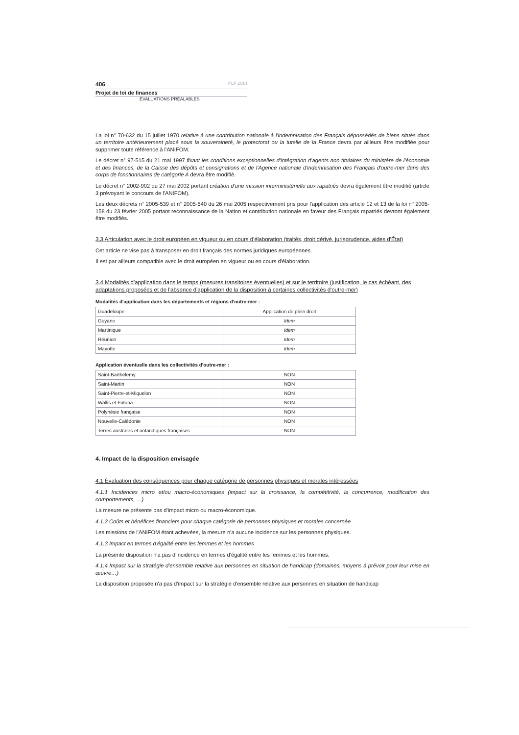406 PLF 2014
Projet de loi de finances
ÉVALUATIONS PRÉALABLES
La loi n° 70-632 du 15 juillet 1970 relative à une contribution nationale à l'indemnisation des Français dépossédés de biens situés dans un territoire antérieurement placé sous la souveraineté, le protectorat ou la tutelle de la France devra par ailleurs être modifiée pour supprimer toute référence à l'ANIFOM.
Le décret n° 97-515 du 21 mai 1997 fixant les conditions exceptionnelles d'intégration d'agents non titulaires du ministère de l'économie et des finances, de la Caisse des dépôts et consignations et de l'Agence nationale d'indemnisation des Français d'outre-mer dans des corps de fonctionnaires de catégorie A devra être modifié.
Le décret n° 2002-902 du 27 mai 2002 portant création d'une mission interministérielle aux rapatriés devra également être modifié (article 3 prévoyant le concours de l'ANIFOM).
Les deux décrets n° 2005-539 et n° 2005-540 du 26 mai 2005 respectivement pris pour l'application des article 12 et 13 de la loi n° 2005-158 du 23 février 2005 portant reconnaissance de la Nation et contribution nationale en faveur des Français rapatriés devront également être modifiés.
3.3 Articulation avec le droit européen en vigueur ou en cours d'élaboration (traités, droit dérivé, jurisprudence, aides d'État)
Cet article ne vise pas à transposer en droit français des normes juridiques européennes.
Il est par ailleurs compatible avec le droit européen en vigueur ou en cours d'élaboration.
3.4 Modalités d'application dans le temps (mesures transitoires éventuelles) et sur le territoire (justification, le cas échéant, des adaptations proposées et de l'absence d'application de la disposition à certaines collectivités d'outre-mer)
Modalités d'application dans les départements et régions d'outre-mer :
| Guadeloupe | Application de plein droit |
| Guyane | Idem |
| Martinique | Idem |
| Réunion | Idem |
| Mayotte | Idem |
Application éventuelle dans les collectivités d'outre-mer :
| Saint-Barthélemy | NON |
| Saint-Martin | NON |
| Saint-Pierre-et-Miquelon | NON |
| Wallis et Futuna | NON |
| Polynésie française | NON |
| Nouvelle-Calédonie | NON |
| Terres australes et antarctiques françaises | NON |
4. Impact de la disposition envisagée
4.1 Évaluation des conséquences pour chaque catégorie de personnes physiques et morales intéressées
4.1.1 Incidences micro et/ou macro-économiques (impact sur la croissance, la compétitivité, la concurrence, modification des comportements, …)
La mesure ne présente pas d'impact micro ou macro-économique.
4.1.2 Coûts et bénéfices financiers pour chaque catégorie de personnes physiques et morales concernée
Les missions de l'ANIFOM étant achevées, la mesure n'a aucune incidence sur les personnes physiques.
4.1.3 Impact en termes d'égalité entre les femmes et les hommes
La présente disposition n'a pas d'incidence en termes d'égalité entre les femmes et les hommes.
4.1.4 Impact sur la stratégie d'ensemble relative aux personnes en situation de handicap (domaines, moyens à prévoir pour leur mise en œuvre…)
La disposition proposée n'a pas d'impact sur la stratégie d'ensemble relative aux personnes en situation de handicap